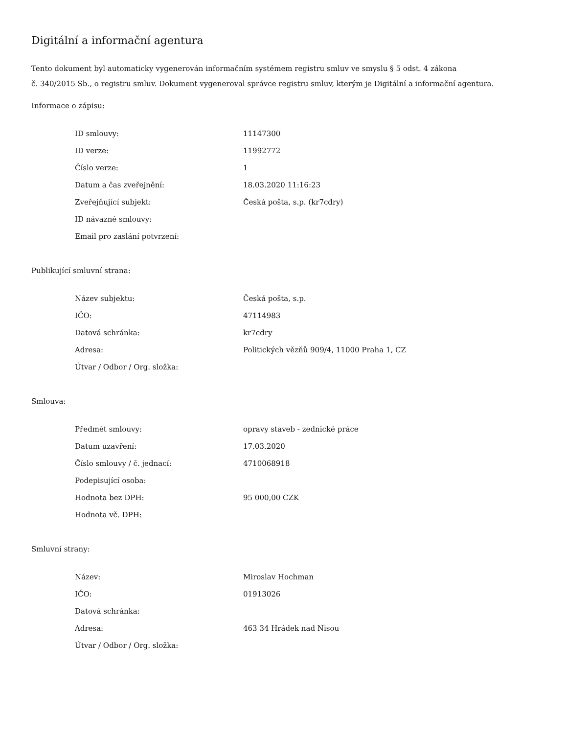Digitální a informační agentura
Tento dokument byl automaticky vygenerován informačním systémem registru smluv ve smyslu § 5 odst. 4 zákona
č. 340/2015 Sb., o registru smluv. Dokument vygeneroval správce registru smluv, kterým je Digitální a informační agentura.
Informace o zápisu:
| ID smlouvy: | 11147300 |
| ID verze: | 11992772 |
| Číslo verze: | 1 |
| Datum a čas zveřejnění: | 18.03.2020 11:16:23 |
| Zveřejňující subjekt: | Česká pošta, s.p. (kr7cdry) |
| ID návazné smlouvy: | |
| Email pro zaslání potvrzení: | |
Publikující smluvní strana:
| Název subjektu: | Česká pošta, s.p. |
| IČO: | 47114983 |
| Datová schránka: | kr7cdry |
| Adresa: | Politických vězňů 909/4, 11000 Praha 1, CZ |
| Útvar / Odbor / Org. složka: | |
Smlouva:
| Předmět smlouvy: | opravy staveb - zednické práce |
| Datum uzavření: | 17.03.2020 |
| Číslo smlouvy / č. jednací: | 4710068918 |
| Podepisující osoba: | |
| Hodnota bez DPH: | 95 000,00 CZK |
| Hodnota vč. DPH: | |
Smluvní strany:
| Název: | Miroslav Hochman |
| IČO: | 01913026 |
| Datová schránka: | |
| Adresa: | 463 34 Hrádek nad Nisou |
| Útvar / Odbor / Org. složka: | |